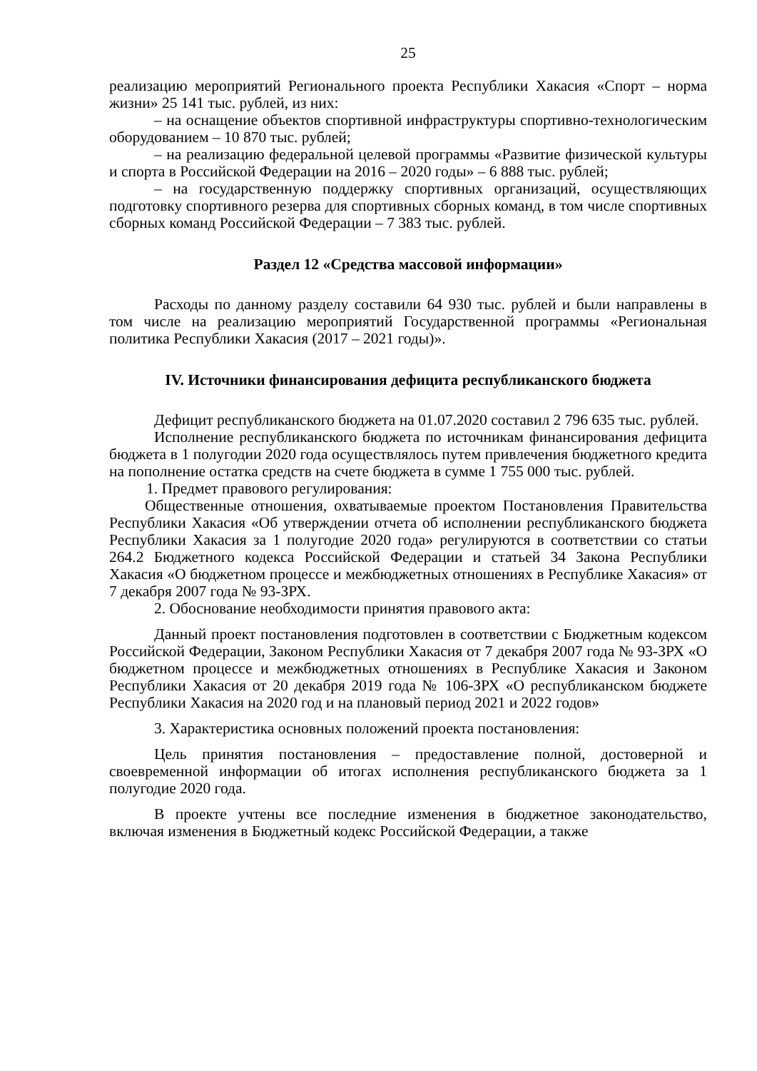25
реализацию мероприятий Регионального проекта Республики Хакасия «Спорт – норма жизни» 25 141 тыс. рублей, из них:
– на оснащение объектов спортивной инфраструктуры спортивно-технологическим оборудованием – 10 870 тыс. рублей;
– на реализацию федеральной целевой программы «Развитие физической культуры и спорта в Российской Федерации на 2016 – 2020 годы» – 6 888 тыс. рублей;
– на государственную поддержку спортивных организаций, осуществляющих подготовку спортивного резерва для спортивных сборных команд, в том числе спортивных сборных команд Российской Федерации – 7 383 тыс. рублей.
Раздел 12 «Средства массовой информации»
Расходы по данному разделу составили 64 930 тыс. рублей и были направлены в том числе на реализацию мероприятий Государственной программы «Региональная политика Республики Хакасия (2017 – 2021 годы)».
IV. Источники финансирования дефицита республиканского бюджета
Дефицит республиканского бюджета на 01.07.2020 составил 2 796 635 тыс. рублей.
Исполнение республиканского бюджета по источникам финансирования дефицита бюджета в 1 полугодии 2020 года осуществлялось путем привлечения бюджетного кредита на пополнение остатка средств на счете бюджета в сумме 1 755 000 тыс. рублей.
1. Предмет правового регулирования:
Общественные отношения, охватываемые проектом Постановления Правительства Республики Хакасия «Об утверждении отчета об исполнении республиканского бюджета Республики Хакасия за 1 полугодие 2020 года» регулируются в соответствии со статьи 264.2 Бюджетного кодекса Российской Федерации и статьей 34 Закона Республики Хакасия «О бюджетном процессе и межбюджетных отношениях в Республике Хакасия» от 7 декабря 2007 года № 93-ЗРХ.
2. Обоснование необходимости принятия правового акта:
Данный проект постановления подготовлен в соответствии с Бюджетным кодексом Российской Федерации, Законом Республики Хакасия от 7 декабря 2007 года № 93-ЗРХ «О бюджетном процессе и межбюджетных отношениях в Республике Хакасия и Законом Республики Хакасия от 20 декабря 2019 года № 106-ЗРХ «О республиканском бюджете Республики Хакасия на 2020 год и на плановый период 2021 и 2022 годов»
3. Характеристика основных положений проекта постановления:
Цель принятия постановления – предоставление полной, достоверной и своевременной информации об итогах исполнения республиканского бюджета за 1 полугодие 2020 года.
В проекте учтены все последние изменения в бюджетное законодательство, включая изменения в Бюджетный кодекс Российской Федерации, а также